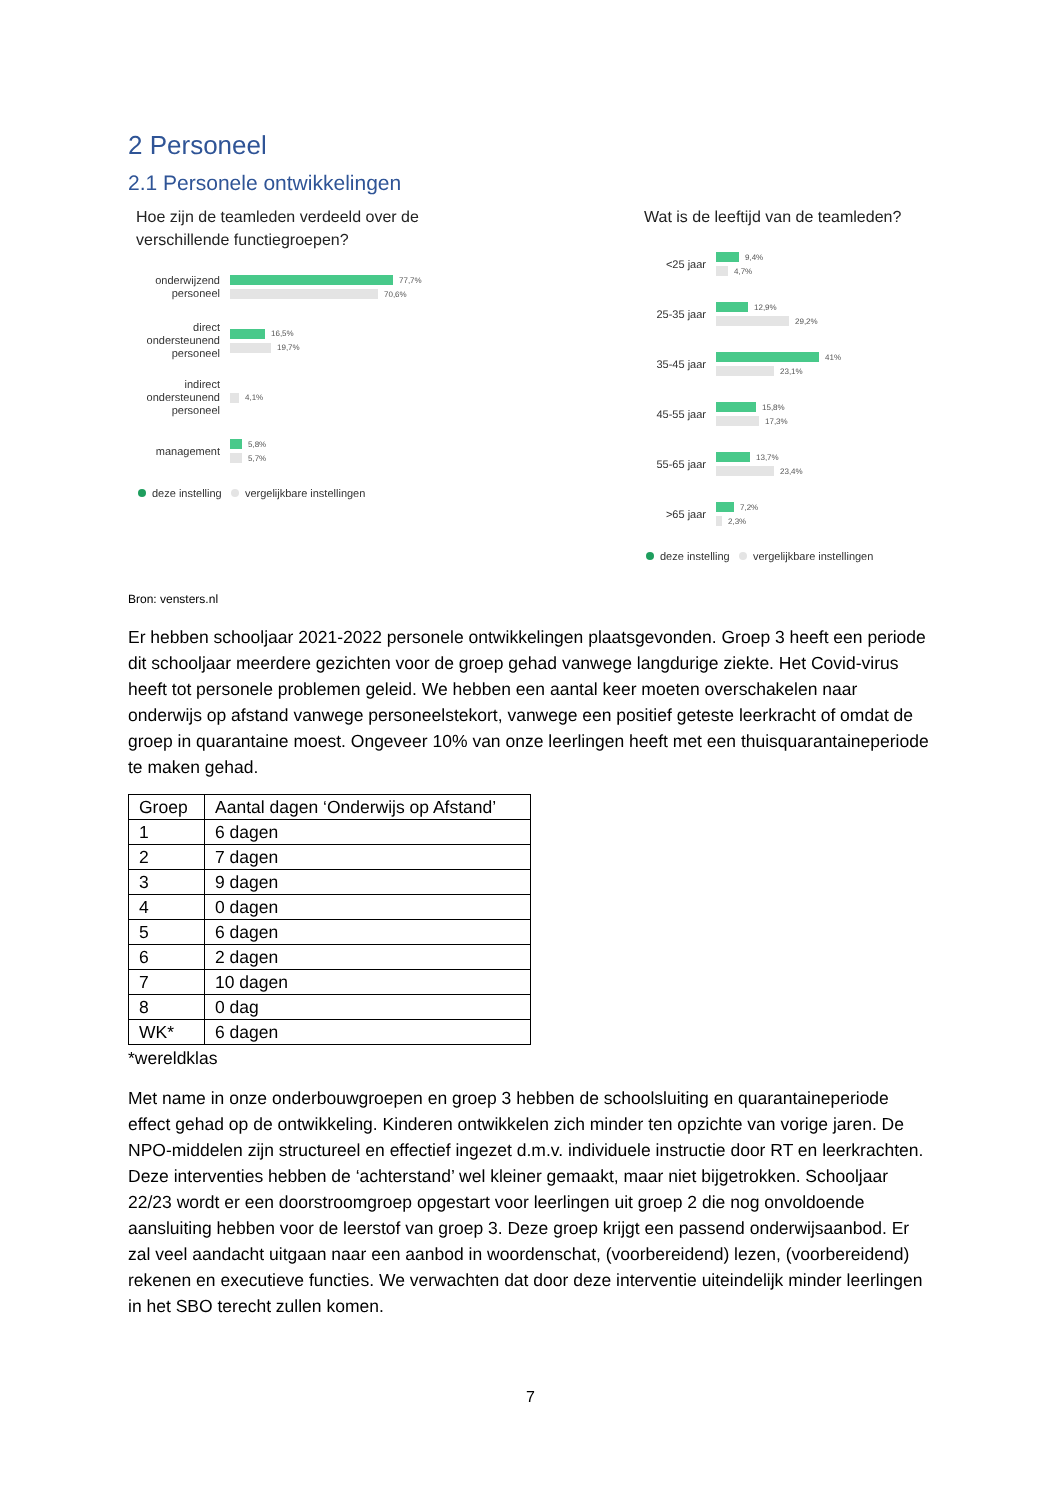2 Personeel
2.1 Personele ontwikkelingen
Hoe zijn de teamleden verdeeld over de verschillende functiegroepen?
onderwijzend personeel
77,7%
70,6%
direct ondersteunend personeel
16,5%
19,7%
indirect ondersteunend personeel
4,1%
management
5,8%
5,7%
deze instelling vergelijkbare instellingen
Wat is de leeftijd van de teamleden?
<25 jaar
9,4%
4,7%
25-35 jaar
12,9%
29,2%
35-45 jaar
41%
23,1%
45-55 jaar
15,8%
17,3%
55-65 jaar
13,7%
23,4%
>65 jaar
7,2%
2,3%
deze instelling vergelijkbare instellingen
Bron: vensters.nl
Er hebben schooljaar 2021-2022 personele ontwikkelingen plaatsgevonden. Groep 3 heeft een periode dit schooljaar meerdere gezichten voor de groep gehad vanwege langdurige ziekte. Het Covid-virus heeft tot personele problemen geleid. We hebben een aantal keer moeten overschakelen naar onderwijs op afstand vanwege personeelstekort, vanwege een positief geteste leerkracht of omdat de groep in quarantaine moest. Ongeveer 10% van onze leerlingen heeft met een thuisquarantaineperiode te maken gehad.
| Groep | Aantal dagen ‘Onderwijs op Afstand’ |
| 1 | 6 dagen |
| 2 | 7 dagen |
| 3 | 9 dagen |
| 4 | 0 dagen |
| 5 | 6 dagen |
| 6 | 2 dagen |
| 7 | 10 dagen |
| 8 | 0 dag |
| WK* | 6 dagen |
*wereldklas
Met name in onze onderbouwgroepen en groep 3 hebben de schoolsluiting en quarantaineperiode effect gehad op de ontwikkeling. Kinderen ontwikkelen zich minder ten opzichte van vorige jaren. De NPO-middelen zijn structureel en effectief ingezet d.m.v. individuele instructie door RT en leerkrachten. Deze interventies hebben de ‘achterstand’ wel kleiner gemaakt, maar niet bijgetrokken. Schooljaar 22/23 wordt er een doorstroomgroep opgestart voor leerlingen uit groep 2 die nog onvoldoende aansluiting hebben voor de leerstof van groep 3. Deze groep krijgt een passend onderwijsaanbod. Er zal veel aandacht uitgaan naar een aanbod in woordenschat, (voorbereidend) lezen, (voorbereidend) rekenen en executieve functies. We verwachten dat door deze interventie uiteindelijk minder leerlingen in het SBO terecht zullen komen.
7